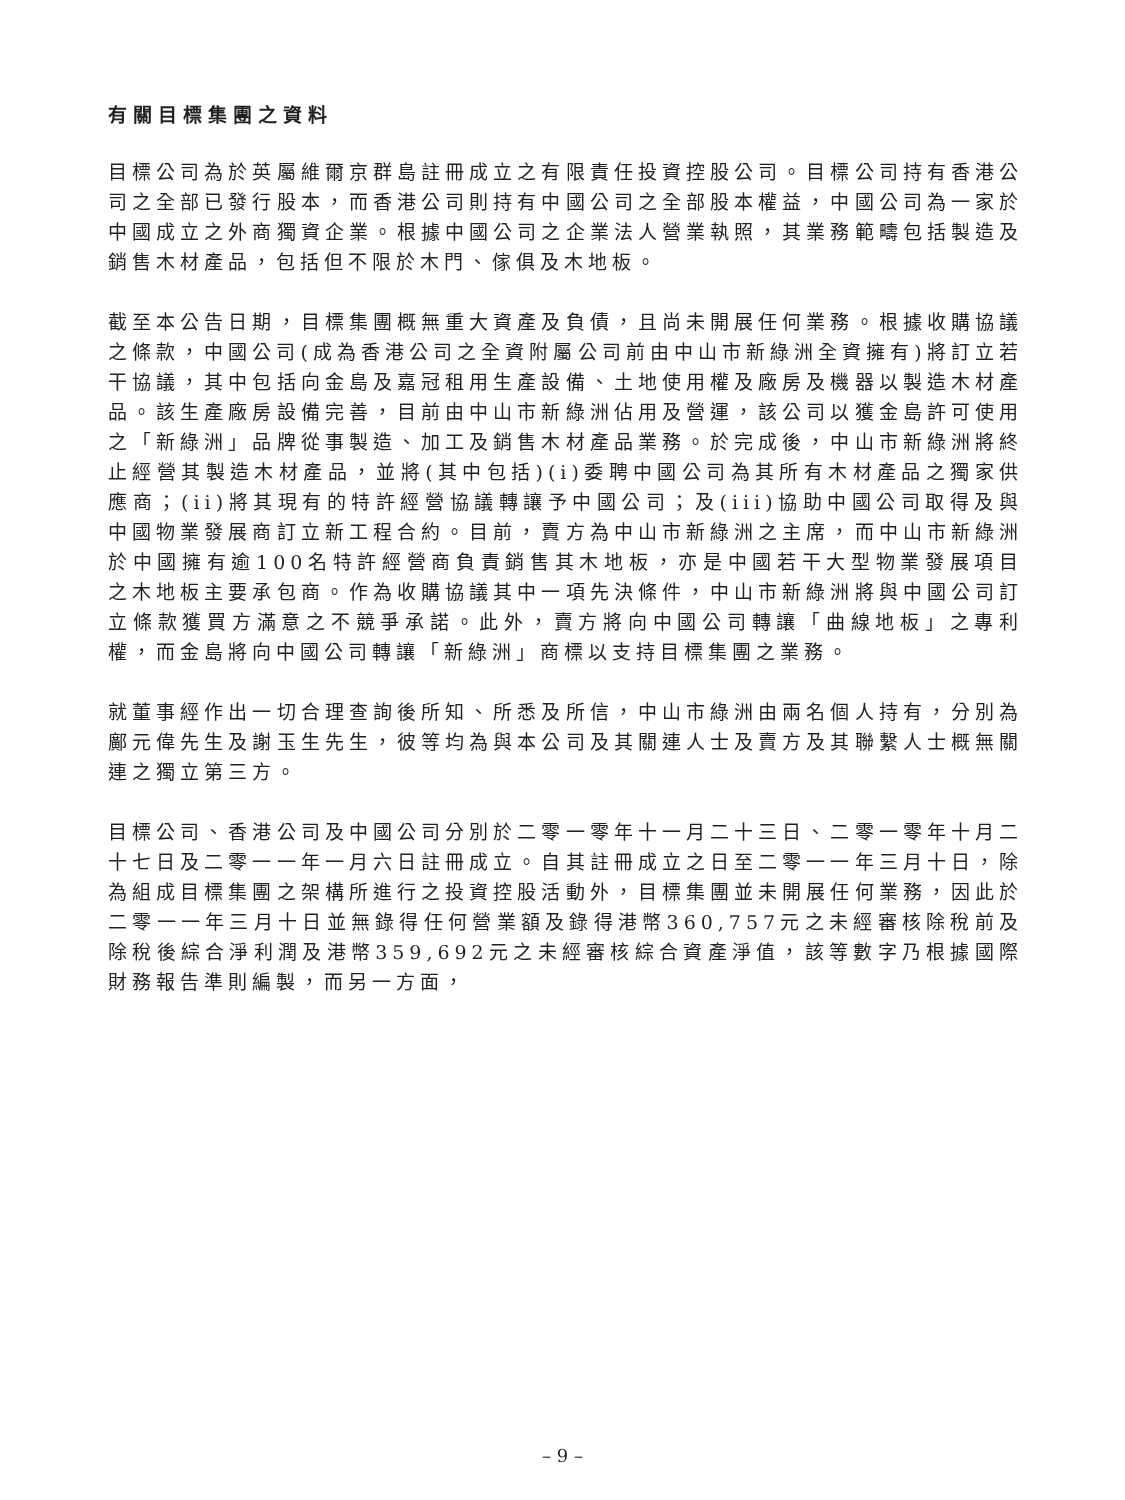有關目標集團之資料
目標公司為於英屬維爾京群島註冊成立之有限責任投資控股公司。目標公司持有香港公司之全部已發行股本，而香港公司則持有中國公司之全部股本權益，中國公司為一家於中國成立之外商獨資企業。根據中國公司之企業法人營業執照，其業務範疇包括製造及銷售木材產品，包括但不限於木門、傢俱及木地板。
截至本公告日期，目標集團概無重大資產及負債，且尚未開展任何業務。根據收購協議之條款，中國公司(成為香港公司之全資附屬公司前由中山市新綠洲全資擁有)將訂立若干協議，其中包括向金島及嘉冠租用生產設備、土地使用權及廠房及機器以製造木材產品。該生產廠房設備完善，目前由中山市新綠洲佔用及營運，該公司以獲金島許可使用之「新綠洲」品牌從事製造、加工及銷售木材產品業務。於完成後，中山市新綠洲將終止經營其製造木材產品，並將(其中包括)(i)委聘中國公司為其所有木材產品之獨家供應商；(ii)將其現有的特許經營協議轉讓予中國公司；及(iii)協助中國公司取得及與中國物業發展商訂立新工程合約。目前，賣方為中山市新綠洲之主席，而中山市新綠洲於中國擁有逾100名特許經營商負責銷售其木地板，亦是中國若干大型物業發展項目之木地板主要承包商。作為收購協議其中一項先決條件，中山市新綠洲將與中國公司訂立條款獲買方滿意之不競爭承諾。此外，賣方將向中國公司轉讓「曲線地板」之專利權，而金島將向中國公司轉讓「新綠洲」商標以支持目標集團之業務。
就董事經作出一切合理查詢後所知、所悉及所信，中山市綠洲由兩名個人持有，分別為鄺元偉先生及謝玉生先生，彼等均為與本公司及其關連人士及賣方及其聯繫人士概無關連之獨立第三方。
目標公司、香港公司及中國公司分別於二零一零年十一月二十三日、二零一零年十月二十七日及二零一一年一月六日註冊成立。自其註冊成立之日至二零一一年三月十日，除為組成目標集團之架構所進行之投資控股活動外，目標集團並未開展任何業務，因此於二零一一年三月十日並無錄得任何營業額及錄得港幣360,757元之未經審核除稅前及除稅後綜合淨利潤及港幣359,692元之未經審核綜合資產淨值，該等數字乃根據國際財務報告準則編製，而另一方面，
– 9 –